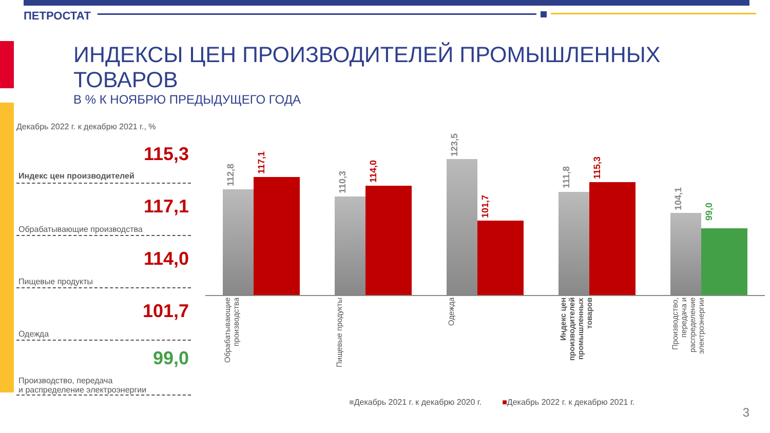ПЕТРОСТАТ
ИНДЕКСЫ ЦЕН ПРОИЗВОДИТЕЛЕЙ ПРОМЫШЛЕННЫХ ТОВАРОВ
В % К НОЯБРЮ ПРЕДЫДУЩЕГО ГОДА
Декабрь 2022 г. к декабрю 2021 г., %
Индекс цен производителей 115,3
Обрабатывающие производства 117,1
Пищевые продукты 114,0
Одежда 101,7
Производство, передача
и распределение электроэнергии 99,0
112,8
117,1
110,3
114,0
123,5
101,7
111,8
115,3
104,1
99,0
Обрабатывающие производства
Пищевые продукты
Одежда
Индекс цен производителей промышленных товаров
Производство, передача и распределение электроэнергии
■Декабрь 2021 г. к декабрю 2020 г. ■Декабрь 2022 г. к декабрю 2021 г.
3